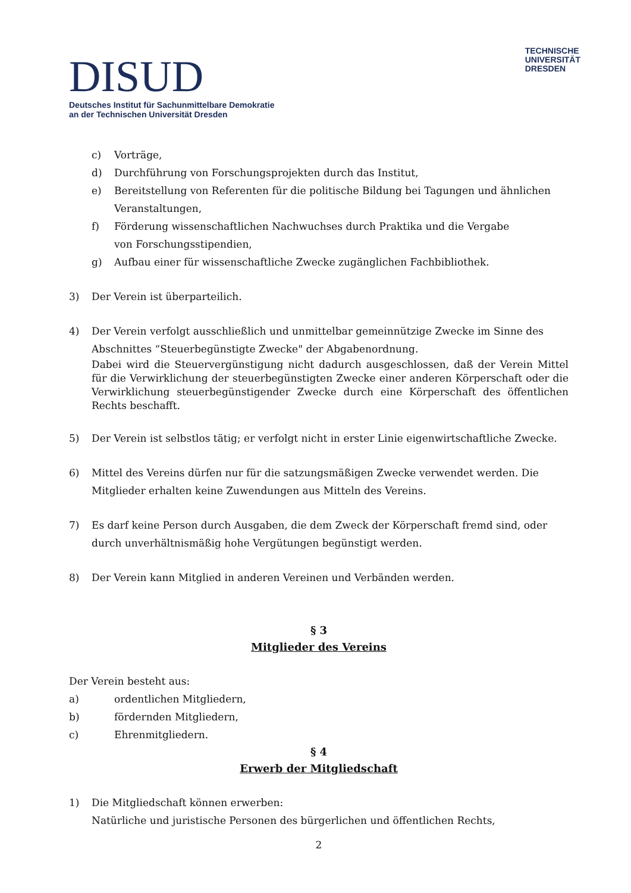DISUD
Deutsches Institut für Sachunmittelbare Demokratie
an der Technischen Universität Dresden
TECHNISCHE
UNIVERSITÄT
DRESDEN
c) Vorträge,
d) Durchführung von Forschungsprojekten durch das Institut,
e) Bereitstellung von Referenten für die politische Bildung bei Tagungen und ähnlichen Veranstaltungen,
f) Förderung wissenschaftlichen Nachwuchses durch Praktika und die Vergabe
von Forschungsstipendien,
g) Aufbau einer für wissenschaftliche Zwecke zugänglichen Fachbibliothek.
3) Der Verein ist überparteilich.
4) Der Verein verfolgt ausschließlich und unmittelbar gemeinnützige Zwecke im Sinne des Abschnittes “Steuerbegünstigte Zwecke" der Abgabenordnung.
Dabei wird die Steuervergünstigung nicht dadurch ausgeschlossen, daß der Verein Mittel für die Verwirklichung der steuerbegünstigten Zwecke einer anderen Körperschaft oder die Verwirklichung steuerbegünstigender Zwecke durch eine Körperschaft des öffentlichen Rechts beschafft.
5) Der Verein ist selbstlos tätig; er verfolgt nicht in erster Linie eigenwirtschaftliche Zwecke.
6) Mittel des Vereins dürfen nur für die satzungsmäßigen Zwecke verwendet werden. Die Mitglieder erhalten keine Zuwendungen aus Mitteln des Vereins.
7) Es darf keine Person durch Ausgaben, die dem Zweck der Körperschaft fremd sind, oder durch unverhältnismäßig hohe Vergütungen begünstigt werden.
8) Der Verein kann Mitglied in anderen Vereinen und Verbänden werden.
§ 3
Mitglieder des Vereins
Der Verein besteht aus:
a) ordentlichen Mitgliedern,
b) fördernden Mitgliedern,
c) Ehrenmitgliedern.
§ 4
Erwerb der Mitgliedschaft
1) Die Mitgliedschaft können erwerben:
Natürliche und juristische Personen des bürgerlichen und öffentlichen Rechts,
2